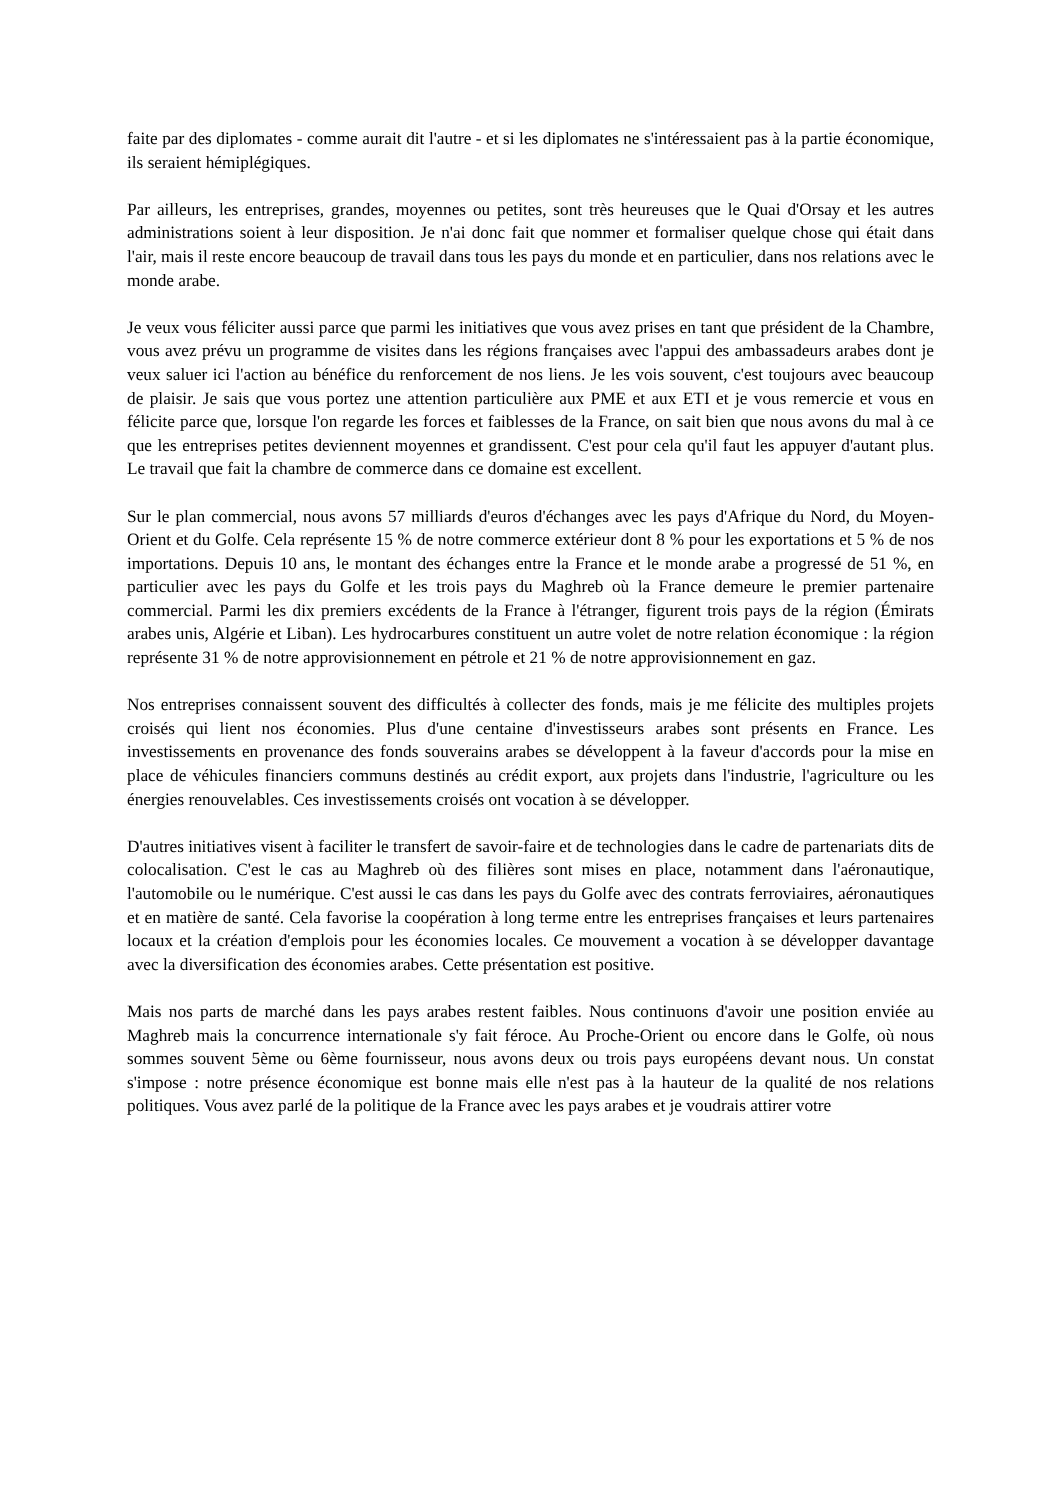faite par des diplomates - comme aurait dit l'autre - et si les diplomates ne s'intéressaient pas à la partie économique, ils seraient hémiplégiques.
Par ailleurs, les entreprises, grandes, moyennes ou petites, sont très heureuses que le Quai d'Orsay et les autres administrations soient à leur disposition. Je n'ai donc fait que nommer et formaliser quelque chose qui était dans l'air, mais il reste encore beaucoup de travail dans tous les pays du monde et en particulier, dans nos relations avec le monde arabe.
Je veux vous féliciter aussi parce que parmi les initiatives que vous avez prises en tant que président de la Chambre, vous avez prévu un programme de visites dans les régions françaises avec l'appui des ambassadeurs arabes dont je veux saluer ici l'action au bénéfice du renforcement de nos liens. Je les vois souvent, c'est toujours avec beaucoup de plaisir. Je sais que vous portez une attention particulière aux PME et aux ETI et je vous remercie et vous en félicite parce que, lorsque l'on regarde les forces et faiblesses de la France, on sait bien que nous avons du mal à ce que les entreprises petites deviennent moyennes et grandissent. C'est pour cela qu'il faut les appuyer d'autant plus. Le travail que fait la chambre de commerce dans ce domaine est excellent.
Sur le plan commercial, nous avons 57 milliards d'euros d'échanges avec les pays d'Afrique du Nord, du Moyen-Orient et du Golfe. Cela représente 15 % de notre commerce extérieur dont 8 % pour les exportations et 5 % de nos importations. Depuis 10 ans, le montant des échanges entre la France et le monde arabe a progressé de 51 %, en particulier avec les pays du Golfe et les trois pays du Maghreb où la France demeure le premier partenaire commercial. Parmi les dix premiers excédents de la France à l'étranger, figurent trois pays de la région (Émirats arabes unis, Algérie et Liban). Les hydrocarbures constituent un autre volet de notre relation économique : la région représente 31 % de notre approvisionnement en pétrole et 21 % de notre approvisionnement en gaz.
Nos entreprises connaissent souvent des difficultés à collecter des fonds, mais je me félicite des multiples projets croisés qui lient nos économies. Plus d'une centaine d'investisseurs arabes sont présents en France. Les investissements en provenance des fonds souverains arabes se développent à la faveur d'accords pour la mise en place de véhicules financiers communs destinés au crédit export, aux projets dans l'industrie, l'agriculture ou les énergies renouvelables. Ces investissements croisés ont vocation à se développer.
D'autres initiatives visent à faciliter le transfert de savoir-faire et de technologies dans le cadre de partenariats dits de colocalisation. C'est le cas au Maghreb où des filières sont mises en place, notamment dans l'aéronautique, l'automobile ou le numérique. C'est aussi le cas dans les pays du Golfe avec des contrats ferroviaires, aéronautiques et en matière de santé. Cela favorise la coopération à long terme entre les entreprises françaises et leurs partenaires locaux et la création d'emplois pour les économies locales. Ce mouvement a vocation à se développer davantage avec la diversification des économies arabes. Cette présentation est positive.
Mais nos parts de marché dans les pays arabes restent faibles. Nous continuons d'avoir une position enviée au Maghreb mais la concurrence internationale s'y fait féroce. Au Proche-Orient ou encore dans le Golfe, où nous sommes souvent 5ème ou 6ème fournisseur, nous avons deux ou trois pays européens devant nous. Un constat s'impose : notre présence économique est bonne mais elle n'est pas à la hauteur de la qualité de nos relations politiques. Vous avez parlé de la politique de la France avec les pays arabes et je voudrais attirer votre